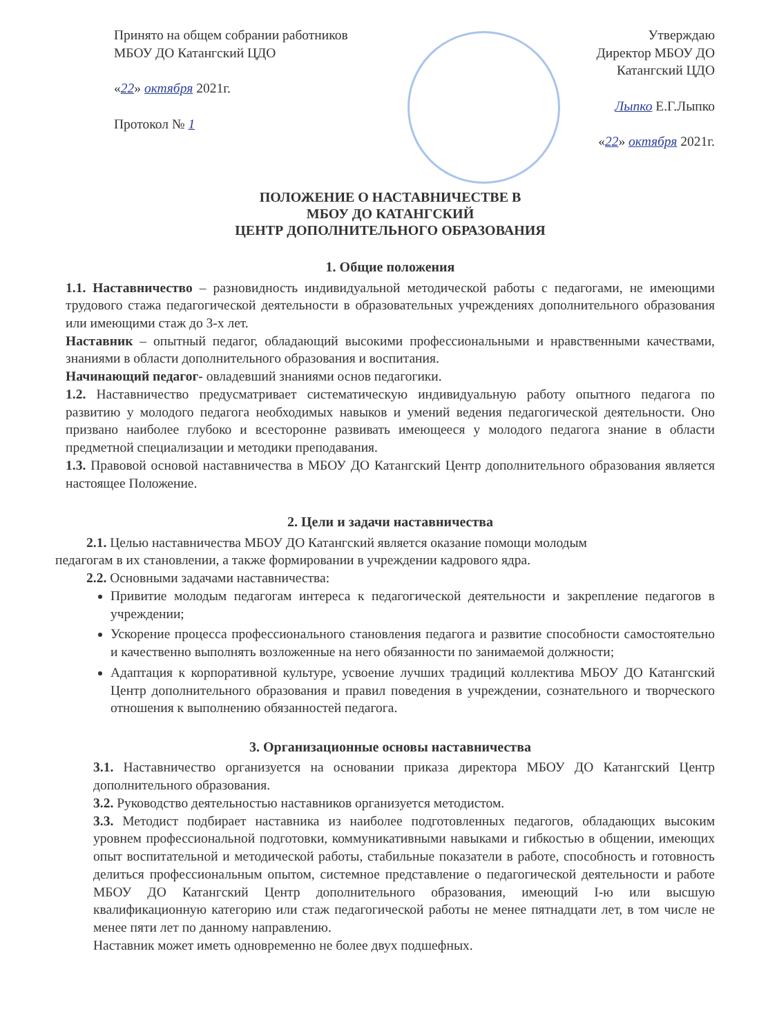Принято на общем собрании работников
МБОУ ДО Катангский ЦДО
«22» октября 2021г.
Протокол № 1
Утверждаю
Директор МБОУ ДО
Катангский ЦДО
Лыпко Е.Г.Лыпко
«22» октября 2021г.
ПОЛОЖЕНИЕ О НАСТАВНИЧЕСТВЕ В
МБОУ ДО КАТАНГСКИЙ
ЦЕНТР ДОПОЛНИТЕЛЬНОГО ОБРАЗОВАНИЯ
1. Общие положения
1.1. Наставничество – разновидность индивидуальной методической работы с педагогами, не имеющими трудового стажа педагогической деятельности в образовательных учреждениях дополнительного образования или имеющими стаж до 3-х лет.
Наставник – опытный педагог, обладающий высокими профессиональными и нравственными качествами, знаниями в области дополнительного образования и воспитания.
Начинающий педагог- овладевший знаниями основ педагогики.
1.2. Наставничество предусматривает систематическую индивидуальную работу опытного педагога по развитию у молодого педагога необходимых навыков и умений ведения педагогической деятельности. Оно призвано наиболее глубоко и всесторонне развивать имеющееся у молодого педагога знание в области предметной специализации и методики преподавания.
1.3. Правовой основой наставничества в МБОУ ДО Катангский Центр дополнительного образования является настоящее Положение.
2. Цели и задачи наставничества
2.1. Целью наставничества МБОУ ДО Катангский является оказание помощи молодым
педагогам в их становлении, а также формировании в учреждении кадрового ядра.
2.2. Основными задачами наставничества:
Привитие молодым педагогам интереса к педагогической деятельности и закрепление педагогов в учреждении;
Ускорение процесса профессионального становления педагога и развитие способности самостоятельно и качественно выполнять возложенные на него обязанности по занимаемой должности;
Адаптация к корпоративной культуре, усвоение лучших традиций коллектива МБОУ ДО Катангский Центр дополнительного образования и правил поведения в учреждении, сознательного и творческого отношения к выполнению обязанностей педагога.
3. Организационные основы наставничества
3.1. Наставничество организуется на основании приказа директора МБОУ ДО Катангский Центр дополнительного образования.
3.2. Руководство деятельностью наставников организуется методистом.
3.3. Методист подбирает наставника из наиболее подготовленных педагогов, обладающих высоким уровнем профессиональной подготовки, коммуникативными навыками и гибкостью в общении, имеющих опыт воспитательной и методической работы, стабильные показатели в работе, способность и готовность делиться профессиональным опытом, системное представление о педагогической деятельности и работе МБОУ ДО Катангский Центр дополнительного образования, имеющий I-ю или высшую квалификационную категорию или стаж педагогической работы не менее пятнадцати лет, в том числе не менее пяти лет по данному направлению.
Наставник может иметь одновременно не более двух подшефных.